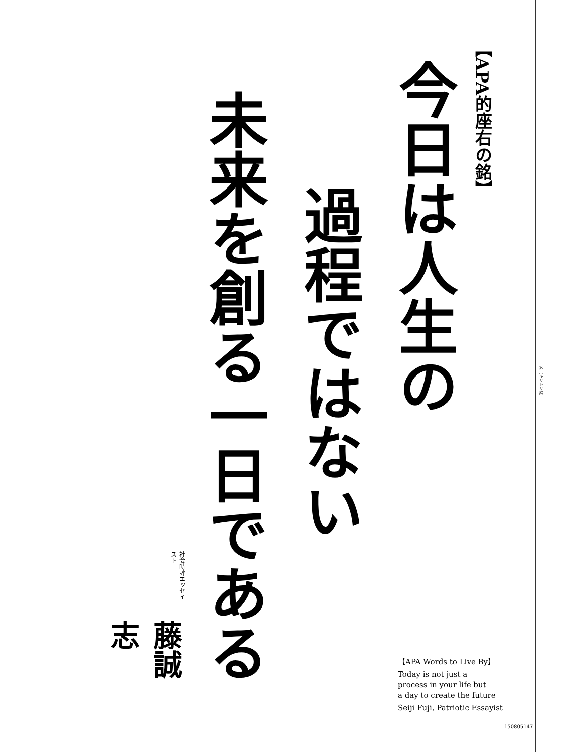【APA的座右の銘】
今日は人生の
過程ではない
未来を創る一日である
社会時評エッセイスト 藤誠志
【APA Words to Live By】
Today is not just a
process in your life but
a day to create the future
Seiji Fuji, Patriotic Essayist
✂（キリトリ線）
150805147